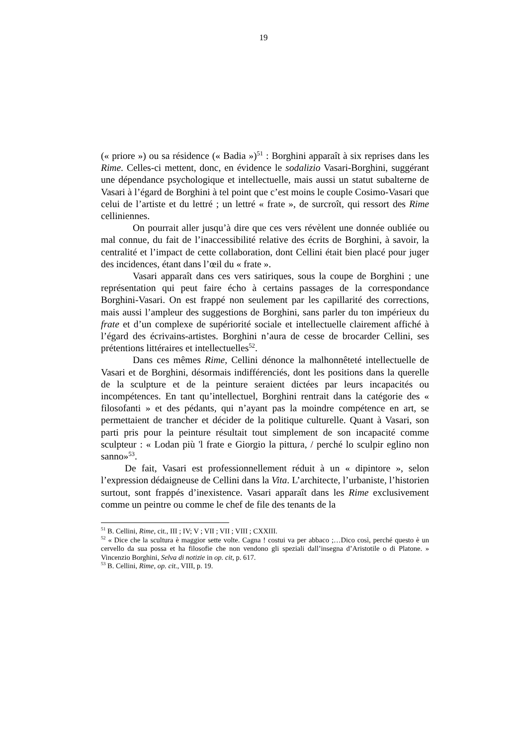19
(« priore ») ou sa résidence (« Badia »)<sup>51</sup> : Borghini apparaît à six reprises dans les Rime. Celles-ci mettent, donc, en évidence le sodalizio Vasari-Borghini, suggérant une dépendance psychologique et intellectuelle, mais aussi un statut subalterne de Vasari à l’égard de Borghini à tel point que c’est moins le couple Cosimo-Vasari que celui de l’artiste et du lettré ; un lettré « frate », de surcroît, qui ressort des Rime celliniennes.
On pourrait aller jusqu’à dire que ces vers révèlent une donnée oubliée ou mal connue, du fait de l’inaccessibilité relative des écrits de Borghini, à savoir, la centralité et l’impact de cette collaboration, dont Cellini était bien placé pour juger des incidences, étant dans l’œil du « frate ».
Vasari apparaît dans ces vers satiriques, sous la coupe de Borghini ; une représentation qui peut faire écho à certains passages de la correspondance Borghini-Vasari. On est frappé non seulement par les capillarité des corrections, mais aussi l’ampleur des suggestions de Borghini, sans parler du ton impérieux du frate et d’un complexe de supériorité sociale et intellectuelle clairement affiché à l’égard des écrivains-artistes. Borghini n’aura de cesse de brocarder Cellini, ses prétentions littéraires et intellectuelles<sup>52</sup>.
Dans ces mêmes Rime, Cellini dénonce la malhonnêteté intellectuelle de Vasari et de Borghini, désormais indifférenciés, dont les positions dans la querelle de la sculpture et de la peinture seraient dictées par leurs incapacités ou incompétences. En tant qu’intellectuel, Borghini rentrait dans la catégorie des « filosofanti » et des pédants, qui n’ayant pas la moindre compétence en art, se permettaient de trancher et décider de la politique culturelle. Quant à Vasari, son parti pris pour la peinture résultait tout simplement de son incapacité comme sculpteur : « Lodan più 'l frate e Giorgio la pittura, / perché lo sculpir eglino non sanno»<sup>53</sup>.
De fait, Vasari est professionnellement réduit à un « dipintore », selon l’expression dédaigneuse de Cellini dans la Vita. L’architecte, l’urbaniste, l’historien surtout, sont frappés d’inexistence. Vasari apparaît dans les Rime exclusivement comme un peintre ou comme le chef de file des tenants de la
<sup>51</sup> B. Cellini, Rime, cit., III ; IV; V ; VII ; VII ; VIII ; CXXIII.
<sup>52</sup> « Dice che la scultura è maggior sette volte. Cagna ! costui va per abbaco ;…Dico così, perché questo è un cervello da sua possa et ha filosofie che non vendono gli speziali dall’insegna d’Aristotile o di Platone. » Vincenzio Borghini, Selva di notizie in op. cit, p. 617.
<sup>53</sup> B. Cellini, Rime, op. cit., VIII, p. 19.